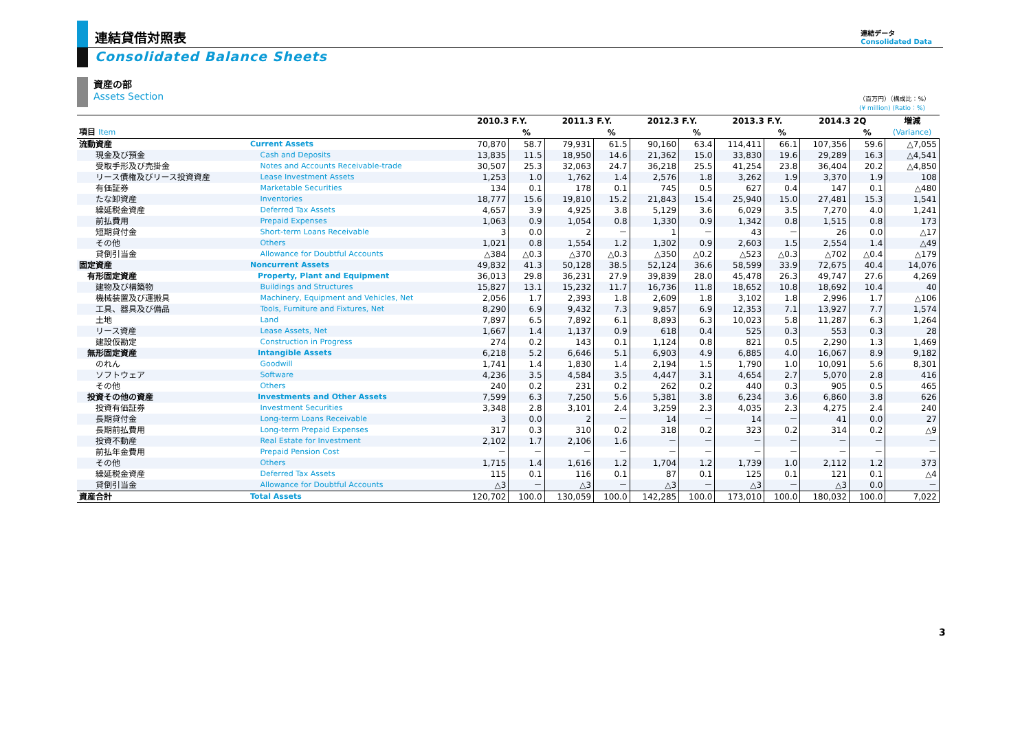連結貸借対照表
Consolidated Balance Sheets
連結データ
Consolidated Data
資産の部
Assets Section
（百万円）（構成比：%）
(¥ million) (Ratio：%)
| | | 2010.3 F.Y. | | 2011.3 F.Y. | | 2012.3 F.Y. | | 2013.3 F.Y. | | 2014.3 2Q | | 増減 |
| --- | --- | --- | --- | --- | --- | --- | --- | --- | --- | --- | --- | --- |
| 項目 Item | | | % | | % | | % | | % | | % | (Variance) |
| 流動資産 | Current Assets | 70,870 | 58.7 | 79,931 | 61.5 | 90,160 | 63.4 | 114,411 | 66.1 | 107,356 | 59.6 | △7,055 |
| 現金及び預金 | Cash and Deposits | 13,835 | 11.5 | 18,950 | 14.6 | 21,362 | 15.0 | 33,830 | 19.6 | 29,289 | 16.3 | △4,541 |
| 受取手形及び売掛金 | Notes and Accounts Receivable-trade | 30,507 | 25.3 | 32,063 | 24.7 | 36,218 | 25.5 | 41,254 | 23.8 | 36,404 | 20.2 | △4,850 |
| リース債権及びリース投資資産 | Lease Investment Assets | 1,253 | 1.0 | 1,762 | 1.4 | 2,576 | 1.8 | 3,262 | 1.9 | 3,370 | 1.9 | 108 |
| 有価証券 | Marketable Securities | 134 | 0.1 | 178 | 0.1 | 745 | 0.5 | 627 | 0.4 | 147 | 0.1 | △480 |
| たな卸資産 | Inventories | 18,777 | 15.6 | 19,810 | 15.2 | 21,843 | 15.4 | 25,940 | 15.0 | 27,481 | 15.3 | 1,541 |
| 繰延税金資産 | Deferred Tax Assets | 4,657 | 3.9 | 4,925 | 3.8 | 5,129 | 3.6 | 6,029 | 3.5 | 7,270 | 4.0 | 1,241 |
| 前払費用 | Prepaid Expenses | 1,063 | 0.9 | 1,054 | 0.8 | 1,330 | 0.9 | 1,342 | 0.8 | 1,515 | 0.8 | 173 |
| 短期貸付金 | Short-term Loans Receivable | 3 | 0.0 | 2 | － | 1 | － | 43 | － | 26 | 0.0 | △17 |
| その他 | Others | 1,021 | 0.8 | 1,554 | 1.2 | 1,302 | 0.9 | 2,603 | 1.5 | 2,554 | 1.4 | △49 |
| 貸倒引当金 | Allowance for Doubtful Accounts | △384 | △0.3 | △370 | △0.3 | △350 | △0.2 | △523 | △0.3 | △702 | △0.4 | △179 |
| 固定資産 | Noncurrent Assets | 49,832 | 41.3 | 50,128 | 38.5 | 52,124 | 36.6 | 58,599 | 33.9 | 72,675 | 40.4 | 14,076 |
| 有形固定資産 | Property, Plant and Equipment | 36,013 | 29.8 | 36,231 | 27.9 | 39,839 | 28.0 | 45,478 | 26.3 | 49,747 | 27.6 | 4,269 |
| 建物及び構築物 | Buildings and Structures | 15,827 | 13.1 | 15,232 | 11.7 | 16,736 | 11.8 | 18,652 | 10.8 | 18,692 | 10.4 | 40 |
| 機械装置及び運搬具 | Machinery, Equipment and Vehicles, Net | 2,056 | 1.7 | 2,393 | 1.8 | 2,609 | 1.8 | 3,102 | 1.8 | 2,996 | 1.7 | △106 |
| 工具、器具及び備品 | Tools, Furniture and Fixtures, Net | 8,290 | 6.9 | 9,432 | 7.3 | 9,857 | 6.9 | 12,353 | 7.1 | 13,927 | 7.7 | 1,574 |
| 土地 | Land | 7,897 | 6.5 | 7,892 | 6.1 | 8,893 | 6.3 | 10,023 | 5.8 | 11,287 | 6.3 | 1,264 |
| リース資産 | Lease Assets, Net | 1,667 | 1.4 | 1,137 | 0.9 | 618 | 0.4 | 525 | 0.3 | 553 | 0.3 | 28 |
| 建設仮勘定 | Construction in Progress | 274 | 0.2 | 143 | 0.1 | 1,124 | 0.8 | 821 | 0.5 | 2,290 | 1.3 | 1,469 |
| 無形固定資産 | Intangible Assets | 6,218 | 5.2 | 6,646 | 5.1 | 6,903 | 4.9 | 6,885 | 4.0 | 16,067 | 8.9 | 9,182 |
| のれん | Goodwill | 1,741 | 1.4 | 1,830 | 1.4 | 2,194 | 1.5 | 1,790 | 1.0 | 10,091 | 5.6 | 8,301 |
| ソフトウェア | Software | 4,236 | 3.5 | 4,584 | 3.5 | 4,447 | 3.1 | 4,654 | 2.7 | 5,070 | 2.8 | 416 |
| その他 | Others | 240 | 0.2 | 231 | 0.2 | 262 | 0.2 | 440 | 0.3 | 905 | 0.5 | 465 |
| 投資その他の資産 | Investments and Other Assets | 7,599 | 6.3 | 7,250 | 5.6 | 5,381 | 3.8 | 6,234 | 3.6 | 6,860 | 3.8 | 626 |
| 投資有価証券 | Investment Securities | 3,348 | 2.8 | 3,101 | 2.4 | 3,259 | 2.3 | 4,035 | 2.3 | 4,275 | 2.4 | 240 |
| 長期貸付金 | Long-term Loans Receivable | 3 | 0.0 | 2 | － | 14 | － | 14 | － | 41 | 0.0 | 27 |
| 長期前払費用 | Long-term Prepaid Expenses | 317 | 0.3 | 310 | 0.2 | 318 | 0.2 | 323 | 0.2 | 314 | 0.2 | △9 |
| 投資不動産 | Real Estate for Investment | 2,102 | 1.7 | 2,106 | 1.6 | － | － | － | － | － | － | － |
| 前払年金費用 | Prepaid Pension Cost | － | － | － | － | － | － | － | － | － | － | － |
| その他 | Others | 1,715 | 1.4 | 1,616 | 1.2 | 1,704 | 1.2 | 1,739 | 1.0 | 2,112 | 1.2 | 373 |
| 繰延税金資産 | Deferred Tax Assets | 115 | 0.1 | 116 | 0.1 | 87 | 0.1 | 125 | 0.1 | 121 | 0.1 | △4 |
| 貸倒引当金 | Allowance for Doubtful Accounts | △3 | － | △3 | － | △3 | － | △3 | － | △3 | 0.0 | － |
| 資産合計 | Total Assets | 120,702 | 100.0 | 130,059 | 100.0 | 142,285 | 100.0 | 173,010 | 100.0 | 180,032 | 100.0 | 7,022 |
3